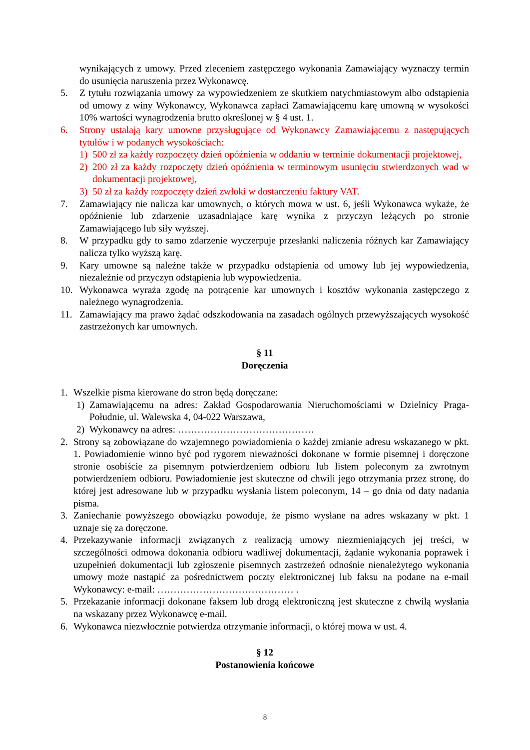wynikających z umowy. Przed zleceniem zastępczego wykonania Zamawiający wyznaczy termin do usunięcia naruszenia przez Wykonawcę.
5. Z tytułu rozwiązania umowy za wypowiedzeniem ze skutkiem natychmiastowym albo odstąpienia od umowy z winy Wykonawcy, Wykonawca zapłaci Zamawiającemu karę umowną w wysokości 10% wartości wynagrodzenia brutto określonej w § 4 ust. 1.
6. Strony ustalają kary umowne przysługujące od Wykonawcy Zamawiającemu z następujących tytułów i w podanych wysokościach:
1) 500 zł za każdy rozpoczęty dzień opóźnienia w oddaniu w terminie dokumentacji projektowej,
2) 200 zł za każdy rozpoczęty dzień opóźnienia w terminowym usunięciu stwierdzonych wad w dokumentacji projektowej,
3) 50 zł za każdy rozpoczęty dzień zwłoki w dostarczeniu faktury VAT.
7. Zamawiający nie nalicza kar umownych, o których mowa w ust. 6, jeśli Wykonawca wykaże, że opóźnienie lub zdarzenie uzasadniające karę wynika z przyczyn leżących po stronie Zamawiającego lub siły wyższej.
8. W przypadku gdy to samo zdarzenie wyczerpuje przesłanki naliczenia różnych kar Zamawiający nalicza tylko wyższą karę.
9. Kary umowne są należne także w przypadku odstąpienia od umowy lub jej wypowiedzenia, niezależnie od przyczyn odstąpienia lub wypowiedzenia.
10. Wykonawca wyraża zgodę na potrącenie kar umownych i kosztów wykonania zastępczego z należnego wynagrodzenia.
11. Zamawiający ma prawo żądać odszkodowania na zasadach ogólnych przewyższających wysokość zastrzeżonych kar umownych.
§ 11
Doręczenia
1. Wszelkie pisma kierowane do stron będą doręczane:
1) Zamawiającemu na adres: Zakład Gospodarowania Nieruchomościami w Dzielnicy Praga-Południe, ul. Walewska 4, 04-022 Warszawa,
2) Wykonawcy na adres: ……………………………………
2. Strony są zobowiązane do wzajemnego powiadomienia o każdej zmianie adresu wskazanego w pkt. 1. Powiadomienie winno być pod rygorem nieważności dokonane w formie pisemnej i doręczone stronie osobiście za pisemnym potwierdzeniem odbioru lub listem poleconym za zwrotnym potwierdzeniem odbioru. Powiadomienie jest skuteczne od chwili jego otrzymania przez stronę, do której jest adresowane lub w przypadku wysłania listem poleconym, 14 – go dnia od daty nadania pisma.
3. Zaniechanie powyższego obowiązku powoduje, że pismo wysłane na adres wskazany w pkt. 1 uznaje się za doręczone.
4. Przekazywanie informacji związanych z realizacją umowy niezmieniających jej treści, w szczególności odmowa dokonania odbioru wadliwej dokumentacji, żądanie wykonania poprawek i uzupełnień dokumentacji lub zgłoszenie pisemnych zastrzeżeń odnośnie nienależytego wykonania umowy może nastąpić za pośrednictwem poczty elektronicznej lub faksu na podane na e-mail Wykonawcy: e-mail: …………………………………… .
5. Przekazanie informacji dokonane faksem lub drogą elektroniczną jest skuteczne z chwilą wysłania na wskazany przez Wykonawcę e-mail.
6. Wykonawca niezwłocznie potwierdza otrzymanie informacji, o której mowa w ust. 4.
§ 12
Postanowienia końcowe
8